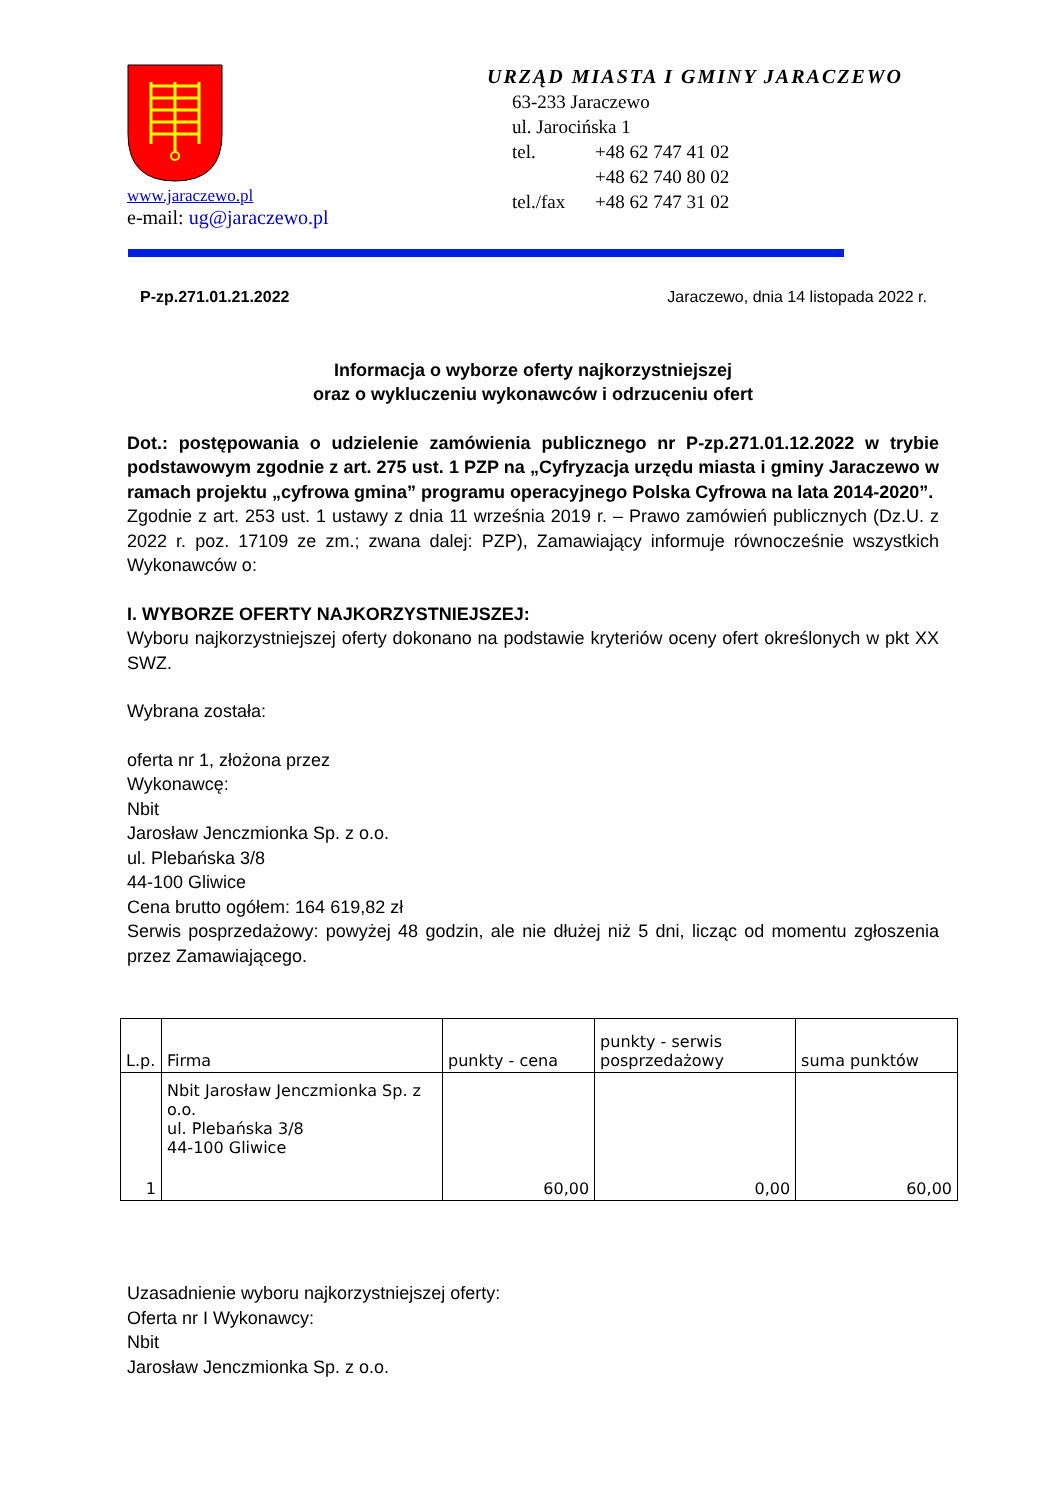www.jaraczewo.pl
e-mail: ug@jaraczewo.pl
URZĄD MIASTA I GMINY JARACZEWO
63-233 Jaraczewo
ul. Jarocińska 1
tel. +48 62 747 41 02
+48 62 740 80 02
tel./fax +48 62 747 31 02
P-zp.271.01.21.2022 Jaraczewo, dnia 14 listopada 2022 r.
Informacja o wyborze oferty najkorzystniejszej
oraz o wykluczeniu wykonawców i odrzuceniu ofert
Dot.: postępowania o udzielenie zamówienia publicznego nr P-zp.271.01.12.2022 w trybie podstawowym zgodnie z art. 275 ust. 1 PZP na „Cyfryzacja urzędu miasta i gminy Jaraczewo w ramach projektu „cyfrowa gmina” programu operacyjnego Polska Cyfrowa na lata 2014-2020”.
Zgodnie z art. 253 ust. 1 ustawy z dnia 11 września 2019 r. – Prawo zamówień publicznych (Dz.U. z 2022 r. poz. 17109 ze zm.; zwana dalej: PZP), Zamawiający informuje równocześnie wszystkich Wykonawców o:
I. WYBORZE OFERTY NAJKORZYSTNIEJSZEJ:
Wyboru najkorzystniejszej oferty dokonano na podstawie kryteriów oceny ofert określonych w pkt XX SWZ.
Wybrana została:
oferta nr 1, złożona przez
Wykonawcę:
Nbit
Jarosław Jenczmionka Sp. z o.o.
ul. Plebańska 3/8
44-100 Gliwice
Cena brutto ogółem: 164 619,82 zł
Serwis posprzedażowy: powyżej 48 godzin, ale nie dłużej niż 5 dni, licząc od momentu zgłoszenia przez Zamawiającego.
| L.p. | Firma | punkty - cena | punkty - serwis posprzedażowy | suma punktów |
| 1 | Nbit Jarosław Jenczmionka Sp. z o.o. ul. Plebańska 3/8 44-100 Gliwice | 60,00 | 0,00 | 60,00 |
Uzasadnienie wyboru najkorzystniejszej oferty:
Oferta nr I Wykonawcy:
Nbit
Jarosław Jenczmionka Sp. z o.o.